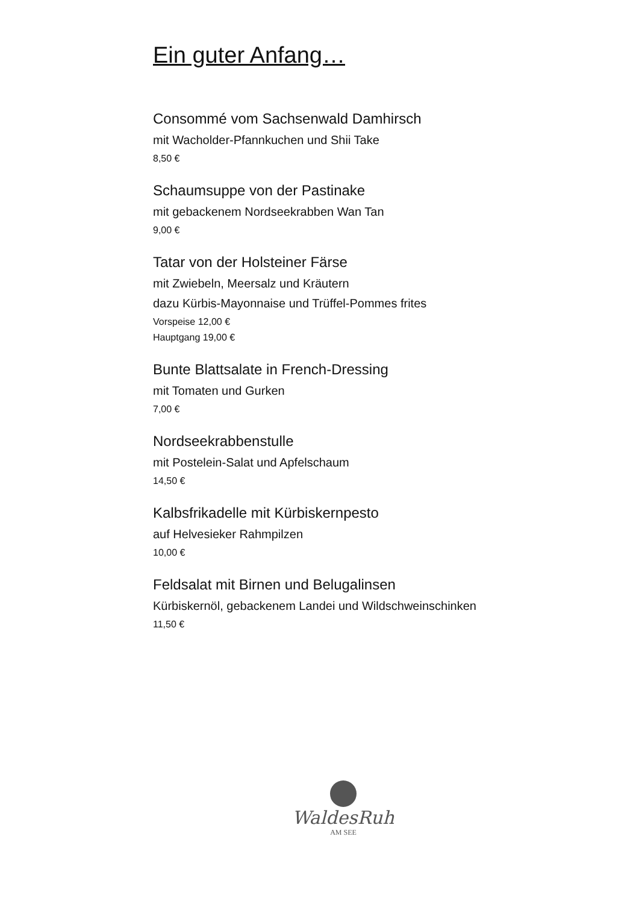Ein guter Anfang…
Consommé vom Sachsenwald Damhirsch
mit Wacholder-Pfannkuchen und Shii Take
8,50 €
Schaumsuppe von der Pastinake
mit gebackenem Nordseekrabben Wan Tan
9,00 €
Tatar von der Holsteiner Färse
mit Zwiebeln, Meersalz und Kräutern
dazu Kürbis-Mayonnaise und Trüffel-Pommes frites
Vorspeise 12,00 €
Hauptgang 19,00 €
Bunte Blattsalate in French-Dressing
mit Tomaten und Gurken
7,00 €
Nordseekrabbenstulle
mit Postelein-Salat und Apfelschaum
14,50 €
Kalbsfrikadelle mit Kürbiskernpesto
auf Helvesieker Rahmpilzen
10,00 €
Feldsalat mit Birnen und Belugalinsen
Kürbiskernöl, gebackenem Landei und Wildschweinschinken
11,50 €
WaldesRuh
AM SEE